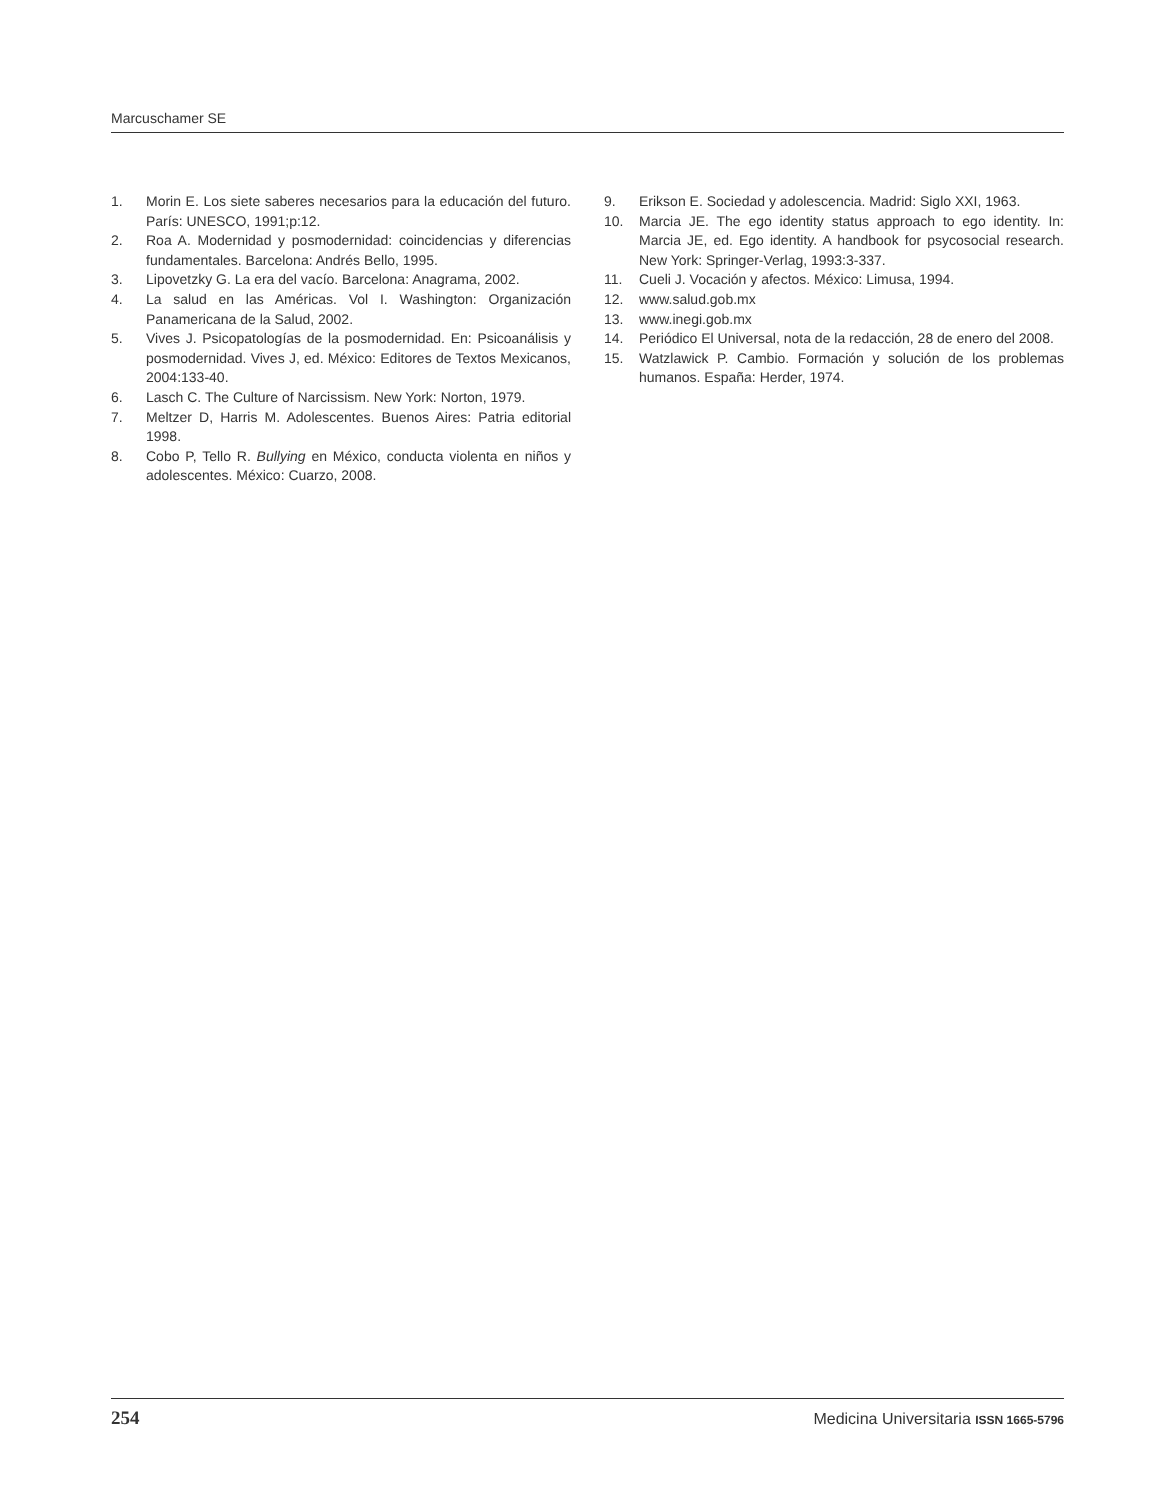Marcuschamer SE
1. Morin E. Los siete saberes necesarios para la educación del futuro. París: UNESCO, 1991;p:12.
2. Roa A. Modernidad y posmodernidad: coincidencias y diferencias fundamentales. Barcelona: Andrés Bello, 1995.
3. Lipovetzky G. La era del vacío. Barcelona: Anagrama, 2002.
4. La salud en las Américas. Vol I. Washington: Organización Panamericana de la Salud, 2002.
5. Vives J. Psicopatologías de la posmodernidad. En: Psicoanálisis y posmodernidad. Vives J, ed. México: Editores de Textos Mexicanos, 2004:133-40.
6. Lasch C. The Culture of Narcissism. New York: Norton, 1979.
7. Meltzer D, Harris M. Adolescentes. Buenos Aires: Patria editorial 1998.
8. Cobo P, Tello R. Bullying en México, conducta violenta en niños y adolescentes. México: Cuarzo, 2008.
9. Erikson E. Sociedad y adolescencia. Madrid: Siglo XXI, 1963.
10. Marcia JE. The ego identity status approach to ego identity. In: Marcia JE, ed. Ego identity. A handbook for psycosocial research. New York: Springer-Verlag, 1993:3-337.
11. Cueli J. Vocación y afectos. México: Limusa, 1994.
12. www.salud.gob.mx
13. www.inegi.gob.mx
14. Periódico El Universal, nota de la redacción, 28 de enero del 2008.
15. Watzlawick P. Cambio. Formación y solución de los problemas humanos. España: Herder, 1974.
254 Medicina Universitaria ISSN 1665-5796